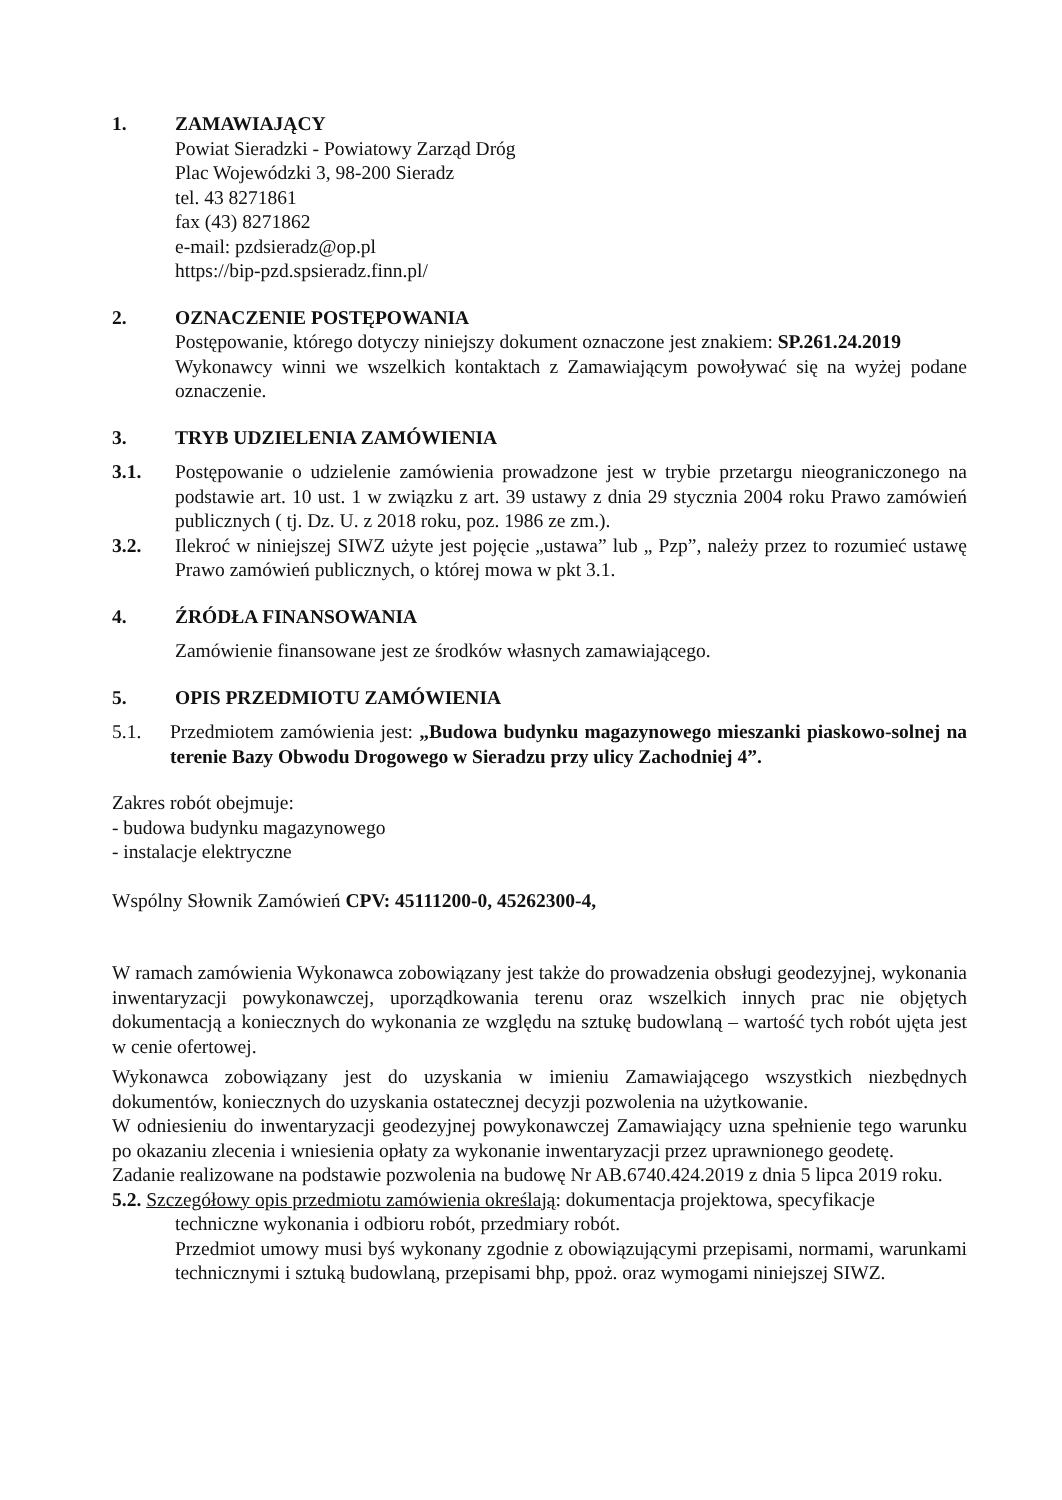1. ZAMAWIAJĄCY
Powiat Sieradzki - Powiatowy Zarząd Dróg
Plac Wojewódzki 3, 98-200 Sieradz
tel. 43 8271861
fax (43) 8271862
e-mail: pzdsieradz@op.pl
https://bip-pzd.spsieradz.finn.pl/
2. OZNACZENIE POSTĘPOWANIA
Postępowanie, którego dotyczy niniejszy dokument oznaczone jest znakiem: SP.261.24.2019
Wykonawcy winni we wszelkich kontaktach z Zamawiającym powoływać się na wyżej podane oznaczenie.
3. TRYB UDZIELENIA ZAMÓWIENIA
3.1. Postępowanie o udzielenie zamówienia prowadzone jest w trybie przetargu nieograniczonego na podstawie art. 10 ust. 1 w związku z art. 39 ustawy z dnia 29 stycznia 2004 roku Prawo zamówień publicznych ( tj. Dz. U. z 2018 roku, poz. 1986 ze zm.).
3.2. Ilekroć w niniejszej SIWZ użyte jest pojęcie „ustawa” lub „ Pzp”, należy przez to rozumieć ustawę Prawo zamówień publicznych, o której mowa w pkt 3.1.
4. ŹRÓDŁA FINANSOWANIA
Zamówienie finansowane jest ze środków własnych zamawiającego.
5. OPIS PRZEDMIOTU ZAMÓWIENIA
5.1. Przedmiotem zamówienia jest: „Budowa budynku magazynowego mieszanki piaskowo-solnej na terenie Bazy Obwodu Drogowego w Sieradzu przy ulicy Zachodniej 4”.
Zakres robót obejmuje:
- budowa budynku magazynowego
- instalacje elektryczne
Wspólny Słownik Zamówień CPV: 45111200-0, 45262300-4,
W ramach zamówienia Wykonawca zobowiązany jest także do prowadzenia obsługi geodezyjnej, wykonania inwentaryzacji powykonawczej, uporządkowania terenu oraz wszelkich innych prac nie objętych dokumentacją a koniecznych do wykonania ze względu na sztukę budowlaną – wartość tych robót ujęta jest w cenie ofertowej.
Wykonawca zobowiązany jest do uzyskania w imieniu Zamawiającego wszystkich niezbędnych dokumentów, koniecznych do uzyskania ostatecznej decyzji pozwolenia na użytkowanie.
W odniesieniu do inwentaryzacji geodezyjnej powykonawczej Zamawiający uzna spełnienie tego warunku po okazaniu zlecenia i wniesienia opłaty za wykonanie inwentaryzacji przez uprawnionego geodetę.
Zadanie realizowane na podstawie pozwolenia na budowę Nr AB.6740.424.2019 z dnia 5 lipca 2019 roku.
5.2. Szczegółowy opis przedmiotu zamówienia określają: dokumentacja projektowa, specyfikacje
techniczne wykonania i odbioru robót, przedmiary robót.
Przedmiot umowy musi byś wykonany zgodnie z obowiązującymi przepisami, normami, warunkami technicznymi i sztuką budowlaną, przepisami bhp, ppoż. oraz wymogami niniejszej SIWZ.